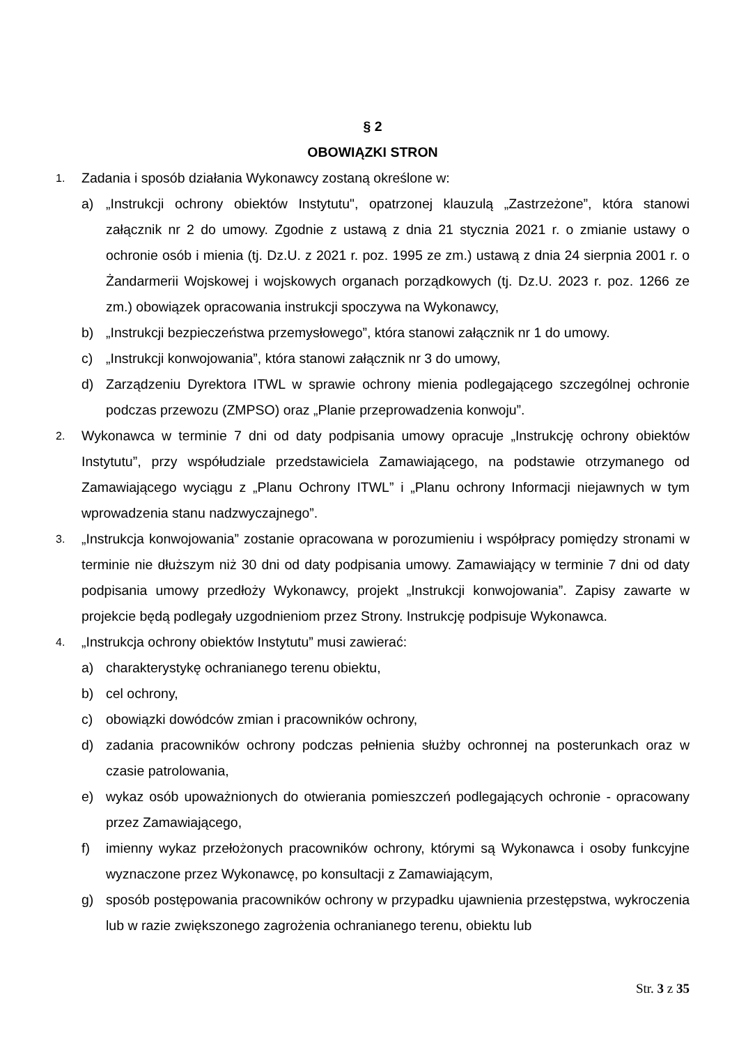§ 2
OBOWIĄZKI STRON
1. Zadania i sposób działania Wykonawcy zostaną określone w:
a) „Instrukcji ochrony obiektów Instytutu", opatrzonej klauzulą „Zastrzeżone”, która stanowi załącznik nr 2 do umowy. Zgodnie z ustawą z dnia 21 stycznia 2021 r. o zmianie ustawy o ochronie osób i mienia (tj. Dz.U. z 2021 r. poz. 1995 ze zm.) ustawą z dnia 24 sierpnia 2001 r. o Żandarmerii Wojskowej i wojskowych organach porządkowych (tj. Dz.U. 2023 r. poz. 1266 ze zm.) obowiązek opracowania instrukcji spoczywa na Wykonawcy,
b) „Instrukcji bezpieczeństwa przemysłowego”, która stanowi załącznik nr 1 do umowy.
c) „Instrukcji konwojowania”, która stanowi załącznik nr 3 do umowy,
d) Zarządzeniu Dyrektora ITWL w sprawie ochrony mienia podlegającego szczególnej ochronie podczas przewozu (ZMPSO) oraz „Planie przeprowadzenia konwoju”.
2. Wykonawca w terminie 7 dni od daty podpisania umowy opracuje „Instrukcję ochrony obiektów Instytutu”, przy współudziale przedstawiciela Zamawiającego, na podstawie otrzymanego od Zamawiającego wyciągu z „Planu Ochrony ITWL” i „Planu ochrony Informacji niejawnych w tym wprowadzenia stanu nadzwyczajnego”.
3. „Instrukcja konwojowania” zostanie opracowana w porozumieniu i współpracy pomiędzy stronami w terminie nie dłuższym niż 30 dni od daty podpisania umowy. Zamawiający w terminie 7 dni od daty podpisania umowy przedłoży Wykonawcy, projekt „Instrukcji konwojowania”. Zapisy zawarte w projekcie będą podlegały uzgodnieniom przez Strony. Instrukcję podpisuje Wykonawca.
4. „Instrukcja ochrony obiektów Instytutu” musi zawierać:
a) charakterystykę ochranianego terenu obiektu,
b) cel ochrony,
c) obowiązki dowódców zmian i pracowników ochrony,
d) zadania pracowników ochrony podczas pełnienia służby ochronnej na posterunkach oraz w czasie patrolowania,
e) wykaz osób upoważnionych do otwierania pomieszczeń podlegających ochronie - opracowany przez Zamawiającego,
f) imienny wykaz przełożonych pracowników ochrony, którymi są Wykonawca i osoby funkcyjne wyznaczone przez Wykonawcę, po konsultacji z Zamawiającym,
g) sposób postępowania pracowników ochrony w przypadku ujawnienia przestępstwa, wykroczenia lub w razie zwiększonego zagrożenia ochranianego terenu, obiektu lub
Str. 3 z 35